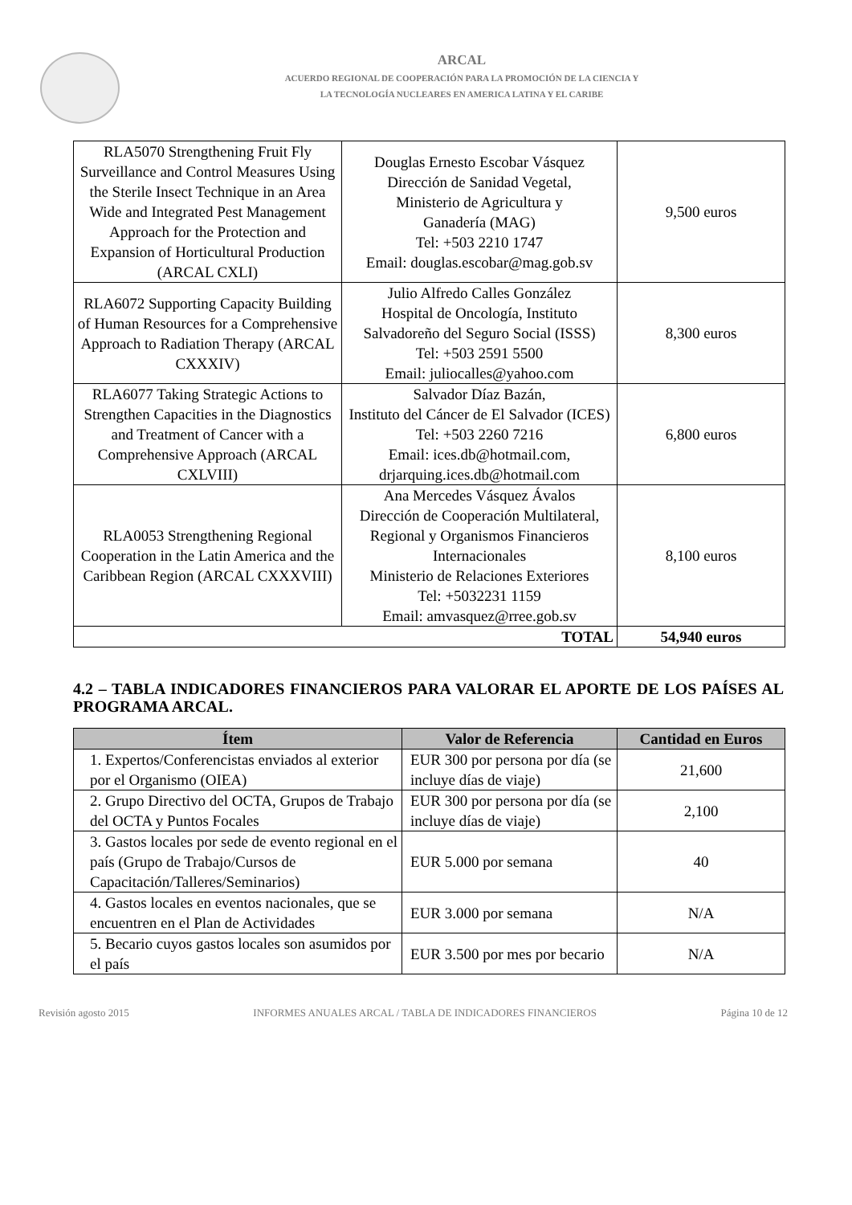ARCAL
ACUERDO REGIONAL DE COOPERACIÓN PARA LA PROMOCIÓN DE LA CIENCIA Y
LA TECNOLOGÍA NUCLEARES EN AMERICA LATINA Y EL CARIBE
| RLA5070 Strengthening Fruit Fly Surveillance and Control Measures Using the Sterile Insect Technique in an Area Wide and Integrated Pest Management Approach for the Protection and Expansion of Horticultural Production (ARCAL CXLI) | Douglas Ernesto Escobar Vásquez Dirección de Sanidad Vegetal, Ministerio de Agricultura y Ganadería (MAG) Tel: +503 2210 1747 Email: douglas.escobar@mag.gob.sv | 9,500 euros |
| RLA6072 Supporting Capacity Building of Human Resources for a Comprehensive Approach to Radiation Therapy (ARCAL CXXXIV) | Julio Alfredo Calles González Hospital de Oncología, Instituto Salvadoreño del Seguro Social (ISSS) Tel: +503 2591 5500 Email: juliocalles@yahoo.com | 8,300 euros |
| RLA6077 Taking Strategic Actions to Strengthen Capacities in the Diagnostics and Treatment of Cancer with a Comprehensive Approach (ARCAL CXLVIII) | Salvador Díaz Bazán, Instituto del Cáncer de El Salvador (ICES) Tel: +503 2260 7216 Email: ices.db@hotmail.com, drjarquing.ices.db@hotmail.com | 6,800 euros |
| RLA0053 Strengthening Regional Cooperation in the Latin America and the Caribbean Region (ARCAL CXXXVIII) | Ana Mercedes Vásquez Ávalos Dirección de Cooperación Multilateral, Regional y Organismos Financieros Internacionales Ministerio de Relaciones Exteriores Tel: +5032231 1159 Email: amvasquez@rree.gob.sv | 8,100 euros |
| TOTAL | | 54,940 euros |
4.2 – TABLA INDICADORES FINANCIEROS PARA VALORAR EL APORTE DE LOS PAÍSES AL PROGRAMA ARCAL.
| Ítem | Valor de Referencia | Cantidad en Euros |
| --- | --- | --- |
| 1. Expertos/Conferencistas enviados al exterior por el Organismo (OIEA) | EUR 300 por persona por día (se incluye días de viaje) | 21,600 |
| 2. Grupo Directivo del OCTA, Grupos de Trabajo del OCTA y Puntos Focales | EUR 300 por persona por día (se incluye días de viaje) | 2,100 |
| 3. Gastos locales por sede de evento regional en el país (Grupo de Trabajo/Cursos de Capacitación/Talleres/Seminarios) | EUR 5.000 por semana | 40 |
| 4. Gastos locales en eventos nacionales, que se encuentren en el Plan de Actividades | EUR 3.000 por semana | N/A |
| 5. Becario cuyos gastos locales son asumidos por el país | EUR 3.500 por mes por becario | N/A |
Revisión agosto 2015 INFORMES ANUALES ARCAL / TABLA DE INDICADORES FINANCIEROS Página 10 de 12